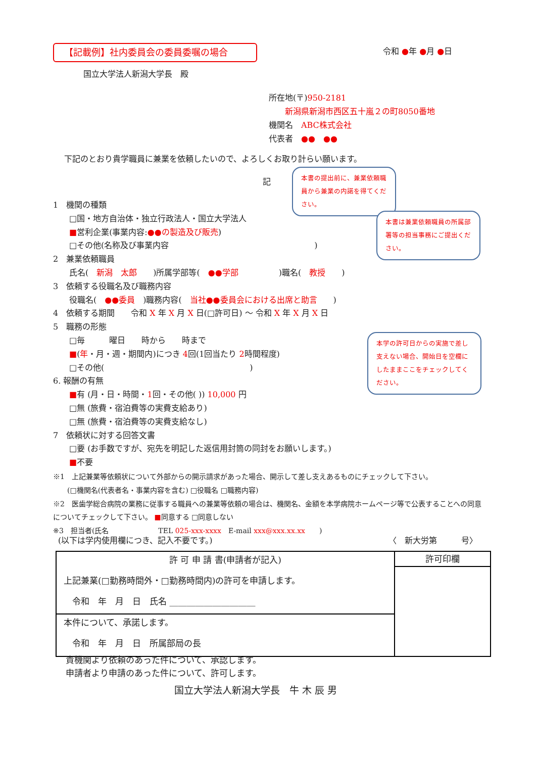【記載例】社内委員会の委員委嘱の場合 令和 ●年 ●月 ●日
国立大学法人新潟大学長　殿
所在地(〒)950-2181
　　新潟県新潟市西区五十嵐２の町8050番地
機関名　ABC株式会社
代表者　●●　●●
下記のとおり貴学職員に兼業を依頼したいので、よろしくお取り計らい願います。
記
1　機関の種類
　　□国・地方自治体・独立行政法人・国立大学法人
　　■営利企業(事業内容:●●の製造及び販売)
　　□その他(名称及び事業内容　　　　　　　　　　　　　　　　　　)
2　兼業依頼職員
　　氏名(　新潟　太郎　　)所属学部等(　●●学部　　　　　)職名(　教授　　)
3　依頼する役職名及び職務内容
　　役職名(　●●委員　)職務内容(　当社●●委員会における出席と助言　　)
4　依頼する期間　　令和 X 年 X 月 X 日(□許可日) ～ 令和 X 年 X 月 X 日
5　職務の形態
　　□毎　　　曜日　　時から　　時まで
　　■(年・月・週・期間内)につき 4回(1回当たり 2時間程度)
　　□その他(　　　　　　　　　　　　　　　　　　)
6. 報酬の有無
　　■有 (月・日・時間・1回・その他( )) 10,000 円
　　□無 (旅費・宿泊費等の実費支給あり)
　　□無 (旅費・宿泊費等の実費支給なし)
7　依頼状に対する回答文書
　　□要 (お手数ですが、宛先を明記した返信用封筒の同封をお願いします。)
　　■不要
※1　上記兼業等依頼状について外部からの開示請求があった場合、開示して差し支えあるものにチェックして下さい。
　　(□機関名(代表者名・事業内容を含む) □役職名 □職務内容)
※2　医歯学総合病院の業務に従事する職員への兼業等依頼の場合は、機関名、金額を本学病院ホームページ等で公表することへの同意についてチェックして下さい。 ■同意する □同意しない
※3　担当者(氏名　　　　　　　TEL 025-xxx-xxxx　E-mail xxx@xxx.xx.xx　　)
(以下は学内使用欄につき、記入不要です。) 〈　新大労第　　　号〉
| 許 可 申 請 書(申請者が記入) 上記兼業(□勤務時間外・□勤務時間内)の許可を申請します。 令和 年 月 日 氏名 ____________________ | 許可印欄 |
| 本件について、承諾します。 令和 年 月 日 所属部局の長 | |
貴機関より依頼のあった件について、承認します。
申請者より申請のあった件について、許可します。
国立大学法人新潟大学長　牛 木 辰 男
本書の提出前に、兼業依頼職員から兼業の内諾を得てください。
本書は兼業依頼職員の所属部署等の担当事務にご提出ください。
本学の許可日からの実施で差し支えない場合、開始日を空欄にしたままここをチェックしてください。